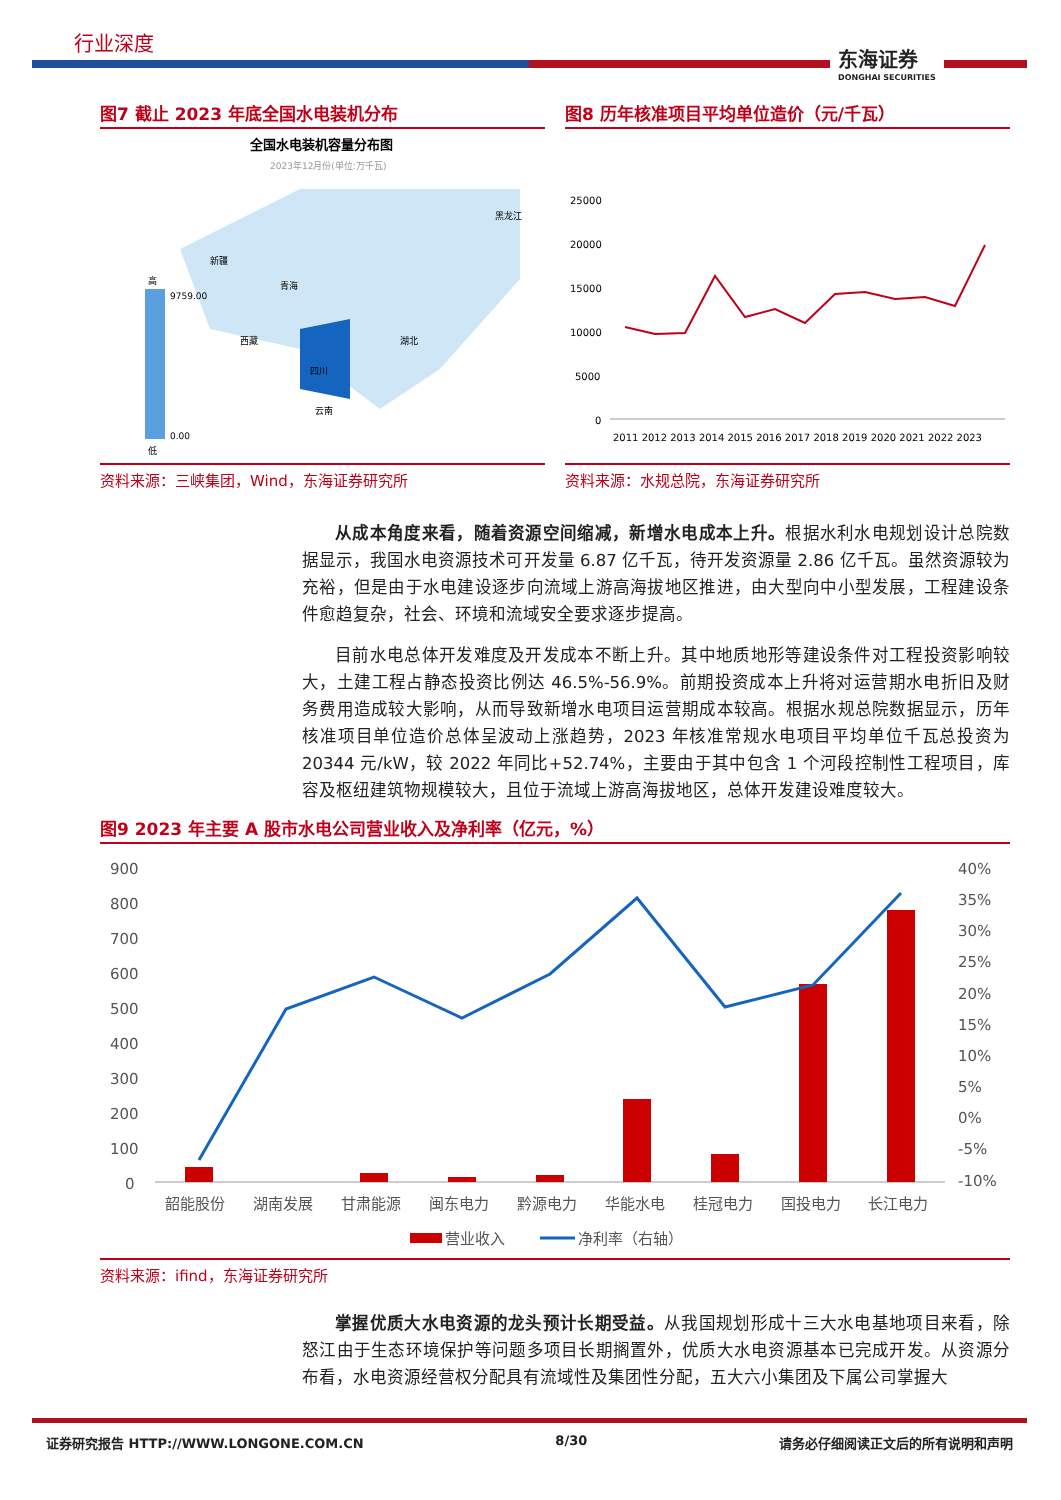行业深度
东海证券
DONGHAI SECURITIES
图7 截止 2023 年底全国水电装机分布
全国水电装机容量分布图
2023年12月份(单位:万千瓦)
9759.00
0.00
高
低
新疆
青海
西藏
四川
云南
湖北
黑龙江
资料来源：三峡集团，Wind，东海证券研究所
图8 历年核准项目平均单位造价（元/千瓦）
25000
20000
15000
10000
5000
0
2011 2012 2013 2014 2015 2016 2017 2018 2019 2020 2021 2022 2023
资料来源：水规总院，东海证券研究所
从成本角度来看，随着资源空间缩减，新增水电成本上升。根据水利水电规划设计总院数据显示，我国水电资源技术可开发量 6.87 亿千瓦，待开发资源量 2.86 亿千瓦。虽然资源较为充裕，但是由于水电建设逐步向流域上游高海拔地区推进，由大型向中小型发展，工程建设条件愈趋复杂，社会、环境和流域安全要求逐步提高。
目前水电总体开发难度及开发成本不断上升。其中地质地形等建设条件对工程投资影响较大，土建工程占静态投资比例达 46.5%-56.9%。前期投资成本上升将对运营期水电折旧及财务费用造成较大影响，从而导致新增水电项目运营期成本较高。根据水规总院数据显示，历年核准项目单位造价总体呈波动上涨趋势，2023 年核准常规水电项目平均单位千瓦总投资为 20344 元/kW，较 2022 年同比+52.74%，主要由于其中包含 1 个河段控制性工程项目，库容及枢纽建筑物规模较大，且位于流域上游高海拔地区，总体开发建设难度较大。
图9 2023 年主要 A 股市水电公司营业收入及净利率（亿元，%）
900
800
700
600
500
400
300
200
100
0
40%
35%
30%
25%
20%
15%
10%
5%
0%
-5%
-10%
韶能股份
湖南发展
甘肃能源
闽东电力
黔源电力
华能水电
桂冠电力
国投电力
长江电力
营业收入
净利率（右轴）
资料来源：ifind，东海证券研究所
掌握优质大水电资源的龙头预计长期受益。从我国规划形成十三大水电基地项目来看，除怒江由于生态环境保护等问题多项目长期搁置外，优质大水电资源基本已完成开发。从资源分布看，水电资源经营权分配具有流域性及集团性分配，五大六小集团及下属公司掌握大
证券研究报告 HTTP://WWW.LONGONE.COM.CN 8/30 请务必仔细阅读正文后的所有说明和声明